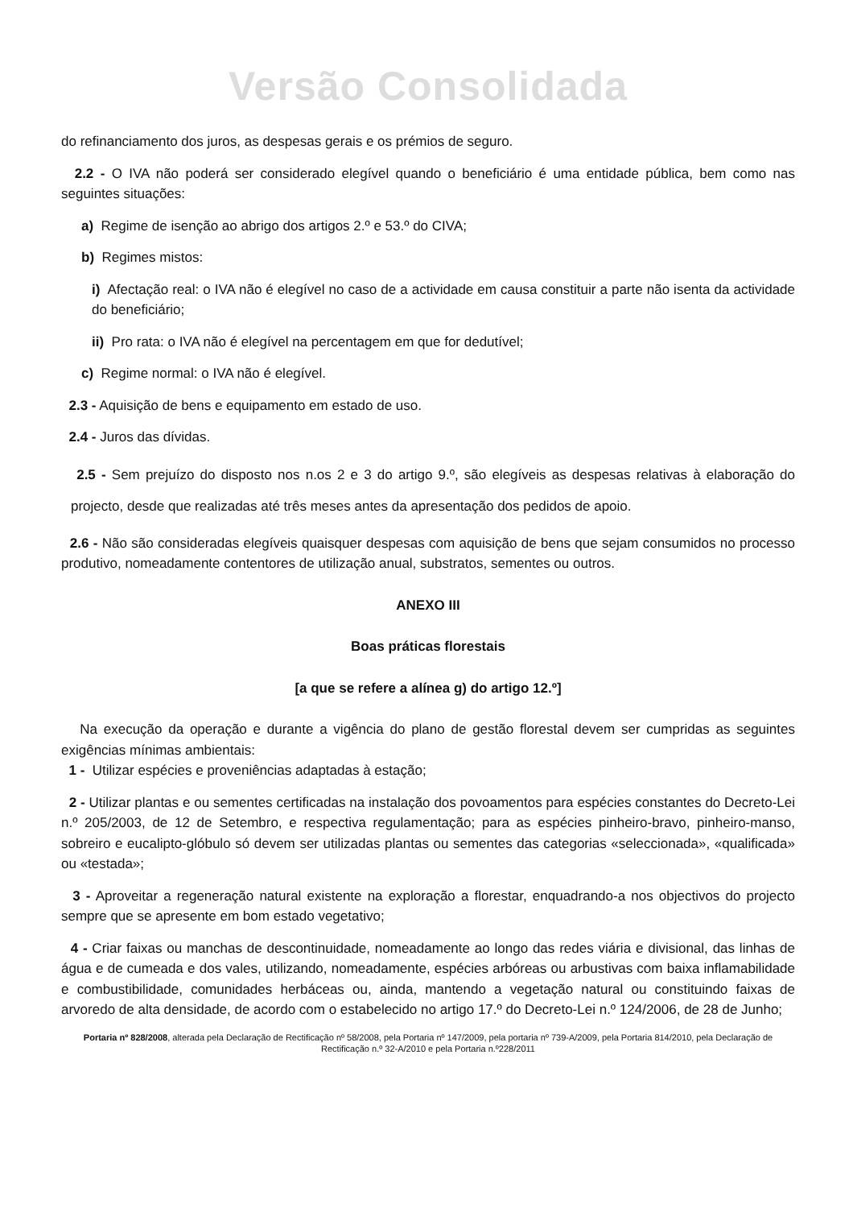Versão Consolidada
do refinanciamento dos juros, as despesas gerais e os prémios de seguro.
2.2 - O IVA não poderá ser considerado elegível quando o beneficiário é uma entidade pública, bem como nas seguintes situações:
a) Regime de isenção ao abrigo dos artigos 2.º e 53.º do CIVA;
b) Regimes mistos:
i) Afectação real: o IVA não é elegível no caso de a actividade em causa constituir a parte não isenta da actividade do beneficiário;
ii) Pro rata: o IVA não é elegível na percentagem em que for dedutível;
c) Regime normal: o IVA não é elegível.
2.3 - Aquisição de bens e equipamento em estado de uso.
2.4 - Juros das dívidas.
2.5 - Sem prejuízo do disposto nos n.os 2 e 3 do artigo 9.º, são elegíveis as despesas relativas à elaboração do projecto, desde que realizadas até três meses antes da apresentação dos pedidos de apoio.
2.6 - Não são consideradas elegíveis quaisquer despesas com aquisição de bens que sejam consumidos no processo produtivo, nomeadamente contentores de utilização anual, substratos, sementes ou outros.
ANEXO III
Boas práticas florestais
[a que se refere a alínea g) do artigo 12.º]
Na execução da operação e durante a vigência do plano de gestão florestal devem ser cumpridas as seguintes exigências mínimas ambientais:
1 - Utilizar espécies e proveniências adaptadas à estação;
2 - Utilizar plantas e ou sementes certificadas na instalação dos povoamentos para espécies constantes do Decreto-Lei n.º 205/2003, de 12 de Setembro, e respectiva regulamentação; para as espécies pinheiro-bravo, pinheiro-manso, sobreiro e eucalipto-glóbulo só devem ser utilizadas plantas ou sementes das categorias «seleccionada», «qualificada» ou «testada»;
3 - Aproveitar a regeneração natural existente na exploração a florestar, enquadrando-a nos objectivos do projecto sempre que se apresente em bom estado vegetativo;
4 - Criar faixas ou manchas de descontinuidade, nomeadamente ao longo das redes viária e divisional, das linhas de água e de cumeada e dos vales, utilizando, nomeadamente, espécies arbóreas ou arbustivas com baixa inflamabilidade e combustibilidade, comunidades herbáceas ou, ainda, mantendo a vegetação natural ou constituindo faixas de arvoredo de alta densidade, de acordo com o estabelecido no artigo 17.º do Decreto-Lei n.º 124/2006, de 28 de Junho;
Portaria nº 828/2008, alterada pela Declaração de Rectificação nº 58/2008, pela Portaria nº 147/2009, pela portaria nº 739-A/2009, pela Portaria 814/2010, pela Declaração de Rectificação n.º 32-A/2010 e pela Portaria n.º228/2011